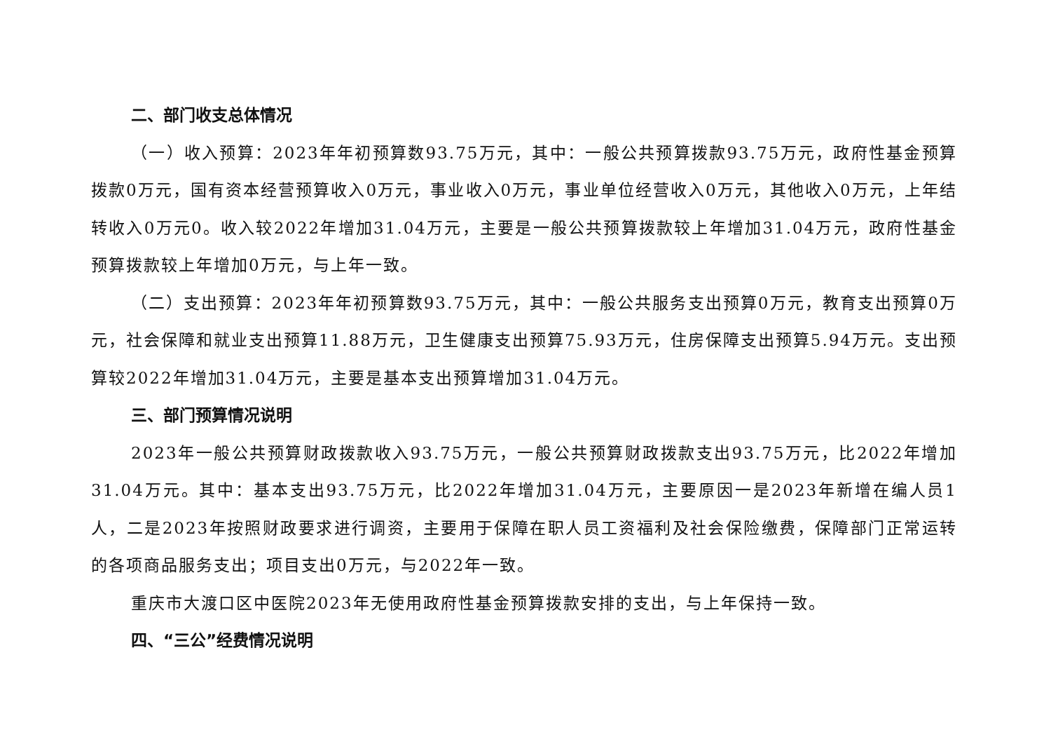二、部门收支总体情况
（一）收入预算：2023年年初预算数93.75万元，其中：一般公共预算拨款93.75万元，政府性基金预算拨款0万元，国有资本经营预算收入0万元，事业收入0万元，事业单位经营收入0万元，其他收入0万元，上年结转收入0万元0。收入较2022年增加31.04万元，主要是一般公共预算拨款较上年增加31.04万元，政府性基金预算拨款较上年增加0万元，与上年一致。
（二）支出预算：2023年年初预算数93.75万元，其中：一般公共服务支出预算0万元，教育支出预算0万元，社会保障和就业支出预算11.88万元，卫生健康支出预算75.93万元，住房保障支出预算5.94万元。支出预算较2022年增加31.04万元，主要是基本支出预算增加31.04万元。
三、部门预算情况说明
2023年一般公共预算财政拨款收入93.75万元，一般公共预算财政拨款支出93.75万元，比2022年增加31.04万元。其中：基本支出93.75万元，比2022年增加31.04万元，主要原因一是2023年新增在编人员1人，二是2023年按照财政要求进行调资，主要用于保障在职人员工资福利及社会保险缴费，保障部门正常运转的各项商品服务支出；项目支出0万元，与2022年一致。
重庆市大渡口区中医院2023年无使用政府性基金预算拨款安排的支出，与上年保持一致。
四、“三公”经费情况说明